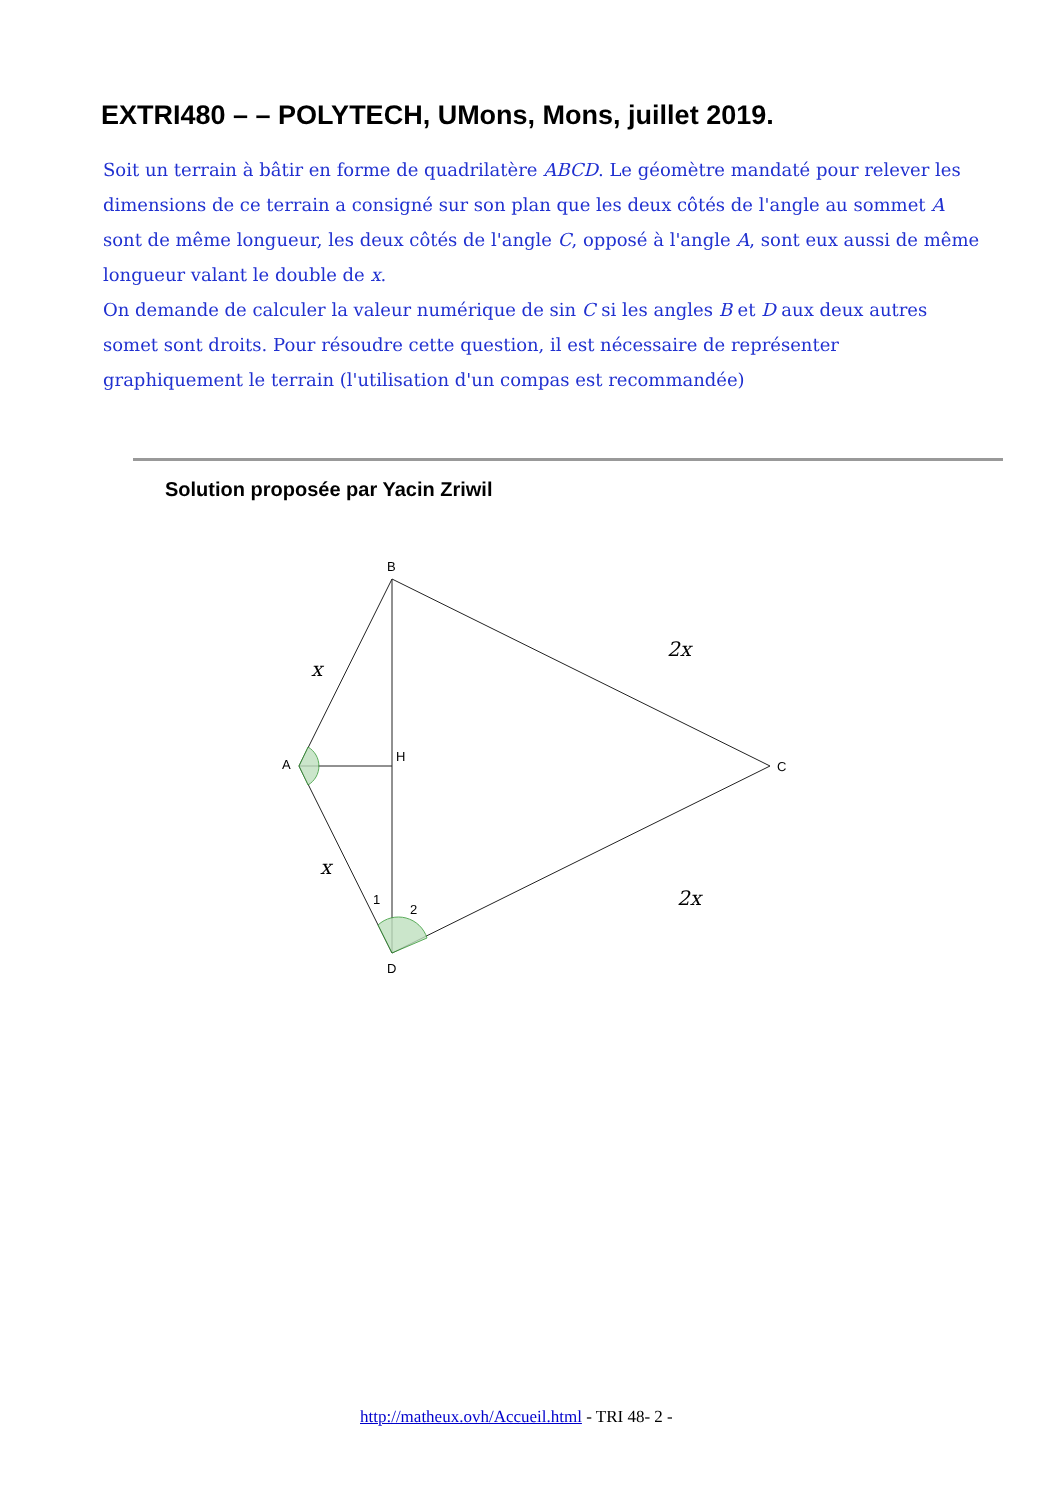EXTRI480 – – POLYTECH, UMons, Mons, juillet 2019.
Soit un terrain à bâtir en forme de quadrilatère ABCD. Le géomètre mandaté pour relever les dimensions de ce terrain a consigné sur son plan que les deux côtés de l'angle au sommet A sont de même longueur, les deux côtés de l'angle C, opposé à l'angle A, sont eux aussi de même longueur valant le double de x.
On demande de calculer la valeur numérique de sin C si les angles B et D aux deux autres somet sont droits. Pour résoudre cette question, il est nécessaire de représenter graphiquement le terrain (l'utilisation d'un compas est recommandée)
Solution proposée par Yacin Zriwil
B
A
H
C
D
1
2
x
x
2x
2x
http://matheux.ovh/Accueil.html - TRI 48- 2 -